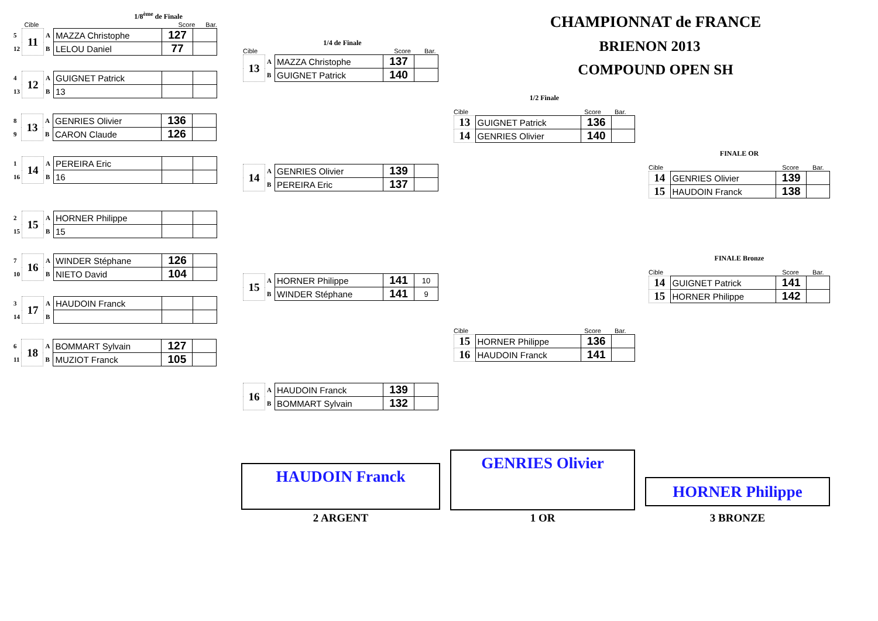1/8<sup>ème</sup> de Finale
Cible Score Bar.
| 5 | 11 | A | MAZZA Christophe | 127 | |
| 12 | | B | LELOU Daniel | 77 | |
| 4 | 12 | A | GUIGNET Patrick | | |
| 13 | | B | 13 | | |
| 8 | 13 | A | GENRIES Olivier | 136 | |
| 9 | | B | CARON Claude | 126 | |
| 1 | 14 | A | PEREIRA Eric | | |
| 16 | | B | 16 | | |
| 2 | 15 | A | HORNER Philippe | | |
| 15 | | B | 15 | | |
| 7 | 16 | A | WINDER Stéphane | 126 | |
| 10 | | B | NIETO David | 104 | |
| 3 | 17 | A | HAUDOIN Franck | | |
| 14 | | B | | | |
| 6 | 18 | A | BOMMART Sylvain | 127 | |
| 11 | | B | MUZIOT Franck | 105 | |
1/4 de Finale
Cible Score Bar.
| 13 | A | MAZZA Christophe | 137 | |
| | B | GUIGNET Patrick | 140 | |
| 14 | A | GENRIES Olivier | 139 | |
| | B | PEREIRA Eric | 137 | |
| 15 | A | HORNER Philippe | 141 | 10 |
| | B | WINDER Stéphane | 141 | 9 |
| 16 | A | HAUDOIN Franck | 139 | |
| | B | BOMMART Sylvain | 132 | |
CHAMPIONNAT de FRANCE
BRIENON 2013
COMPOUND OPEN SH
1/2 Finale
Cible Score Bar.
| 13 | GUIGNET Patrick | 136 | |
| 14 | GENRIES Olivier | 140 | |
Cible Score Bar.
| 15 | HORNER Philippe | 136 | |
| 16 | HAUDOIN Franck | 141 | |
FINALE OR
Cible Score Bar.
| 14 | GENRIES Olivier | 139 | |
| 15 | HAUDOIN Franck | 138 | |
FINALE Bronze
Cible Score Bar.
| 14 | GUIGNET Patrick | 141 | |
| 15 | HORNER Philippe | 142 | |
HAUDOIN Franck
GENRIES Olivier
HORNER Philippe
2 ARGENT 1 OR 3 BRONZE